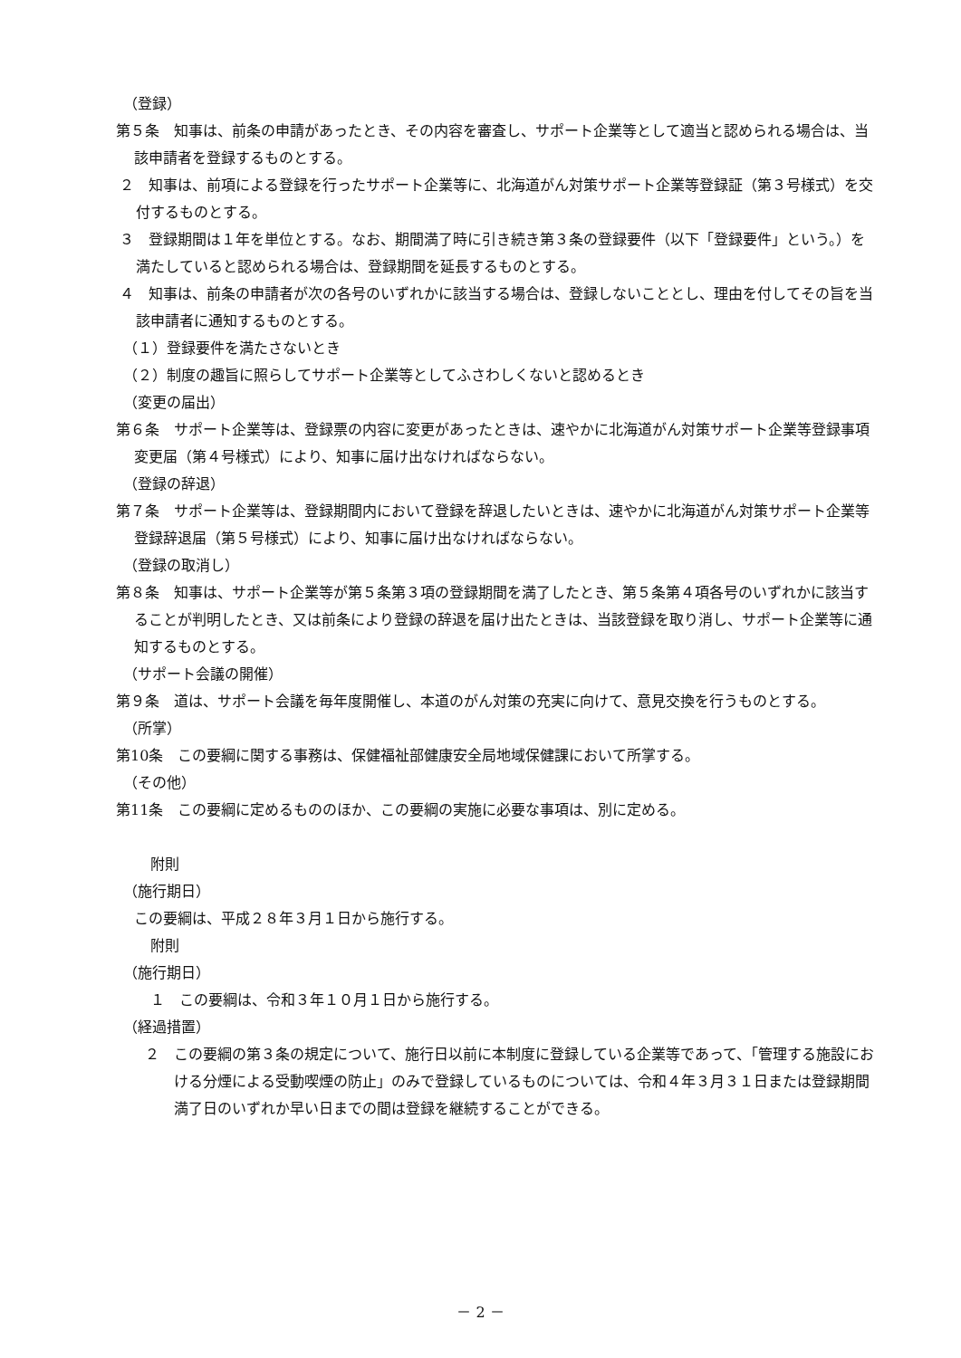（登録）
第５条　知事は、前条の申請があったとき、その内容を審査し、サポート企業等として適当と認められる場合は、当該申請者を登録するものとする。
２　知事は、前項による登録を行ったサポート企業等に、北海道がん対策サポート企業等登録証（第３号様式）を交付するものとする。
３　登録期間は１年を単位とする。なお、期間満了時に引き続き第３条の登録要件（以下「登録要件」という。）を満たしていると認められる場合は、登録期間を延長するものとする。
４　知事は、前条の申請者が次の各号のいずれかに該当する場合は、登録しないこととし、理由を付してその旨を当該申請者に通知するものとする。
（１）登録要件を満たさないとき
（２）制度の趣旨に照らしてサポート企業等としてふさわしくないと認めるとき
（変更の届出）
第６条　サポート企業等は、登録票の内容に変更があったときは、速やかに北海道がん対策サポート企業等登録事項変更届（第４号様式）により、知事に届け出なければならない。
（登録の辞退）
第７条　サポート企業等は、登録期間内において登録を辞退したいときは、速やかに北海道がん対策サポート企業等登録辞退届（第５号様式）により、知事に届け出なければならない。
（登録の取消し）
第８条　知事は、サポート企業等が第５条第３項の登録期間を満了したとき、第５条第４項各号のいずれかに該当することが判明したとき、又は前条により登録の辞退を届け出たときは、当該登録を取り消し、サポート企業等に通知するものとする。
（サポート会議の開催）
第９条　道は、サポート会議を毎年度開催し、本道のがん対策の充実に向けて、意見交換を行うものとする。
（所掌）
第10条　この要綱に関する事務は、保健福祉部健康安全局地域保健課において所掌する。
（その他）
第11条　この要綱に定めるもののほか、この要綱の実施に必要な事項は、別に定める。
附則
（施行期日）
この要綱は、平成２８年３月１日から施行する。
附則
（施行期日）
１　この要綱は、令和３年１０月１日から施行する。
（経過措置）
２　この要綱の第３条の規定について、施行日以前に本制度に登録している企業等であって、「管理する施設における分煙による受動喫煙の防止」のみで登録しているものについては、令和４年３月３１日または登録期間満了日のいずれか早い日までの間は登録を継続することができる。
－ 2 －